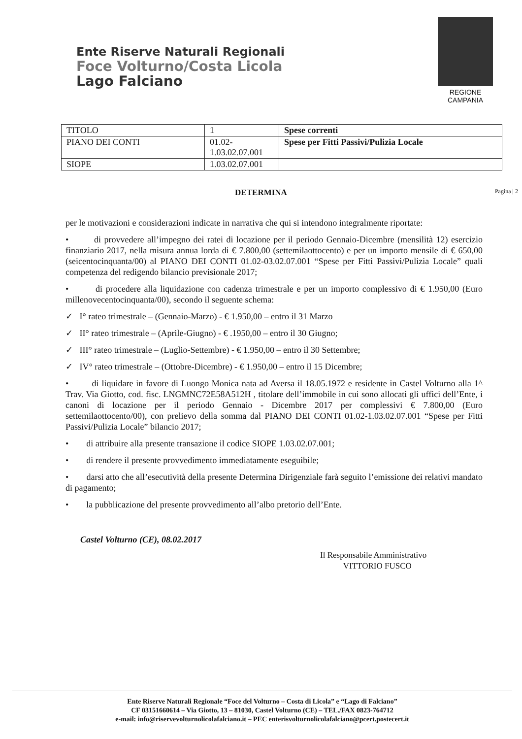Ente Riserve Naturali Regionali
Foce Volturno/Costa Licola
Lago Falciano
REGIONE CAMPANIA
| TITOLO | 1 | Spese correnti |
| PIANO DEI CONTI | 01.02- 1.03.02.07.001 | Spese per Fitti Passivi/Pulizia Locale |
| SIOPE | 1.03.02.07.001 | |
DETERMINA Pagina | 2
per le motivazioni e considerazioni indicate in narrativa che qui si intendono integralmente riportate:
• di provvedere all’impegno dei ratei di locazione per il periodo Gennaio-Dicembre (mensilità 12) esercizio finanziario 2017, nella misura annua lorda di € 7.800,00 (settemilaottocento) e per un importo mensile di € 650,00 (seicentocinquanta/00) al PIANO DEI CONTI 01.02-03.02.07.001 “Spese per Fitti Passivi/Pulizia Locale” quali competenza del redigendo bilancio previsionale 2017;
• di procedere alla liquidazione con cadenza trimestrale e per un importo complessivo di € 1.950,00 (Euro millenovecentocinquanta/00), secondo il seguente schema:
✓ I° rateo trimestrale – (Gennaio-Marzo) - € 1.950,00 – entro il 31 Marzo
✓ II° rateo trimestrale – (Aprile-Giugno) - € .1950,00 – entro il 30 Giugno;
✓ III° rateo trimestrale – (Luglio-Settembre) - € 1.950,00 – entro il 30 Settembre;
✓ IV° rateo trimestrale – (Ottobre-Dicembre) - € 1.950,00 – entro il 15 Dicembre;
• di liquidare in favore di Luongo Monica nata ad Aversa il 18.05.1972 e residente in Castel Volturno alla 1^ Trav. Via Giotto, cod. fisc. LNGMNC72E58A512H , titolare dell’immobile in cui sono allocati gli uffici dell’Ente, i canoni di locazione per il periodo Gennaio - Dicembre 2017 per complessivi € 7.800,00 (Euro settemilaottocento/00), con prelievo della somma dal PIANO DEI CONTI 01.02-1.03.02.07.001 “Spese per Fitti Passivi/Pulizia Locale” bilancio 2017;
• di attribuire alla presente transazione il codice SIOPE 1.03.02.07.001;
• di rendere il presente provvedimento immediatamente eseguibile;
• darsi atto che all’esecutività della presente Determina Dirigenziale farà seguito l’emissione dei relativi mandato di pagamento;
• la pubblicazione del presente provvedimento all’albo pretorio dell’Ente.
Castel Volturno (CE), 08.02.2017
Il Responsabile Amministrativo
VITTORIO FUSCO
Ente Riserve Naturali Regionale “Foce del Volturno – Costa di Licola” e “Lago di Falciano”
CF 03151660614 – Via Giotto, 13 – 81030, Castel Volturno (CE) – TEL./FAX 0823-764712
e-mail: info@riservevolturnolicolafalciano.it – PEC enterisvolturnolicolafalciano@pcert.postecert.it